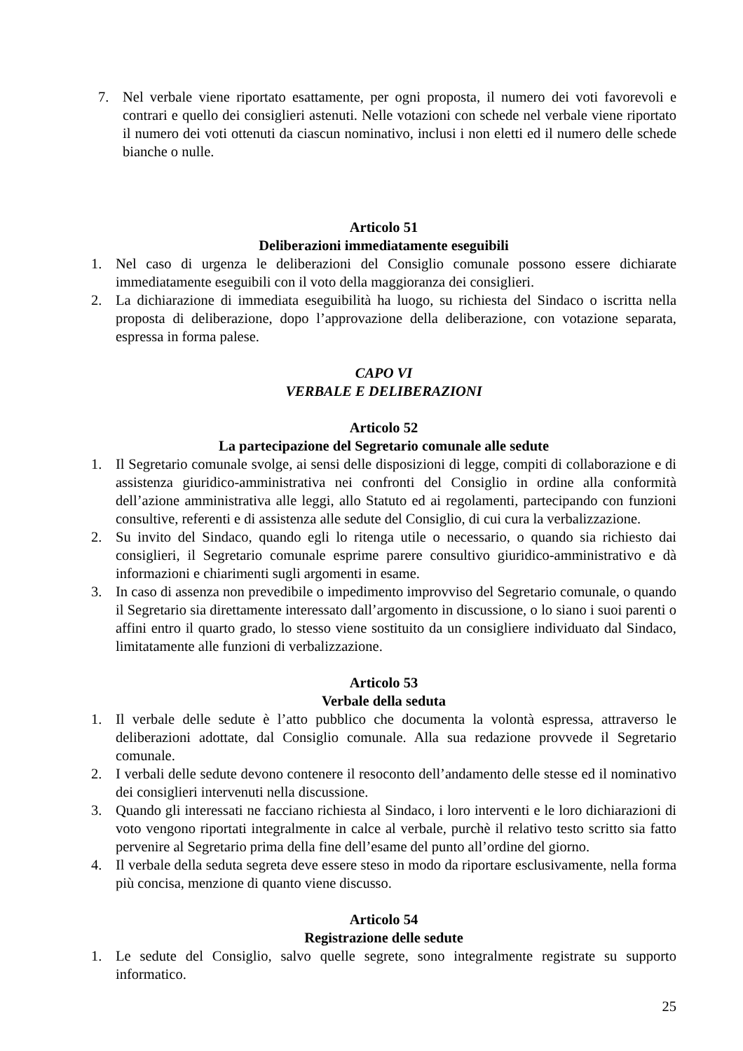7. Nel verbale viene riportato esattamente, per ogni proposta, il numero dei voti favorevoli e contrari e quello dei consiglieri astenuti. Nelle votazioni con schede nel verbale viene riportato il numero dei voti ottenuti da ciascun nominativo, inclusi i non eletti ed il numero delle schede bianche o nulle.
Articolo 51
Deliberazioni immediatamente eseguibili
1. Nel caso di urgenza le deliberazioni del Consiglio comunale possono essere dichiarate immediatamente eseguibili con il voto della maggioranza dei consiglieri.
2. La dichiarazione di immediata eseguibilità ha luogo, su richiesta del Sindaco o iscritta nella proposta di deliberazione, dopo l’approvazione della deliberazione, con votazione separata, espressa in forma palese.
CAPO VI
VERBALE E DELIBERAZIONI
Articolo 52
La partecipazione del Segretario comunale alle sedute
1. Il Segretario comunale svolge, ai sensi delle disposizioni di legge, compiti di collaborazione e di assistenza giuridico-amministrativa nei confronti del Consiglio in ordine alla conformità dell’azione amministrativa alle leggi, allo Statuto ed ai regolamenti, partecipando con funzioni consultive, referenti e di assistenza alle sedute del Consiglio, di cui cura la verbalizzazione.
2. Su invito del Sindaco, quando egli lo ritenga utile o necessario, o quando sia richiesto dai consiglieri, il Segretario comunale esprime parere consultivo giuridico-amministrativo e dà informazioni e chiarimenti sugli argomenti in esame.
3. In caso di assenza non prevedibile o impedimento improvviso del Segretario comunale, o quando il Segretario sia direttamente interessato dall’argomento in discussione, o lo siano i suoi parenti o affini entro il quarto grado, lo stesso viene sostituito da un consigliere individuato dal Sindaco, limitatamente alle funzioni di verbalizzazione.
Articolo 53
Verbale della seduta
1. Il verbale delle sedute è l’atto pubblico che documenta la volontà espressa, attraverso le deliberazioni adottate, dal Consiglio comunale. Alla sua redazione provvede il Segretario comunale.
2. I verbali delle sedute devono contenere il resoconto dell’andamento delle stesse ed il nominativo dei consiglieri intervenuti nella discussione.
3. Quando gli interessati ne facciano richiesta al Sindaco, i loro interventi e le loro dichiarazioni di voto vengono riportati integralmente in calce al verbale, purchè il relativo testo scritto sia fatto pervenire al Segretario prima della fine dell’esame del punto all’ordine del giorno.
4. Il verbale della seduta segreta deve essere steso in modo da riportare esclusivamente, nella forma più concisa, menzione di quanto viene discusso.
Articolo 54
Registrazione delle sedute
1. Le sedute del Consiglio, salvo quelle segrete, sono integralmente registrate su supporto informatico.
25